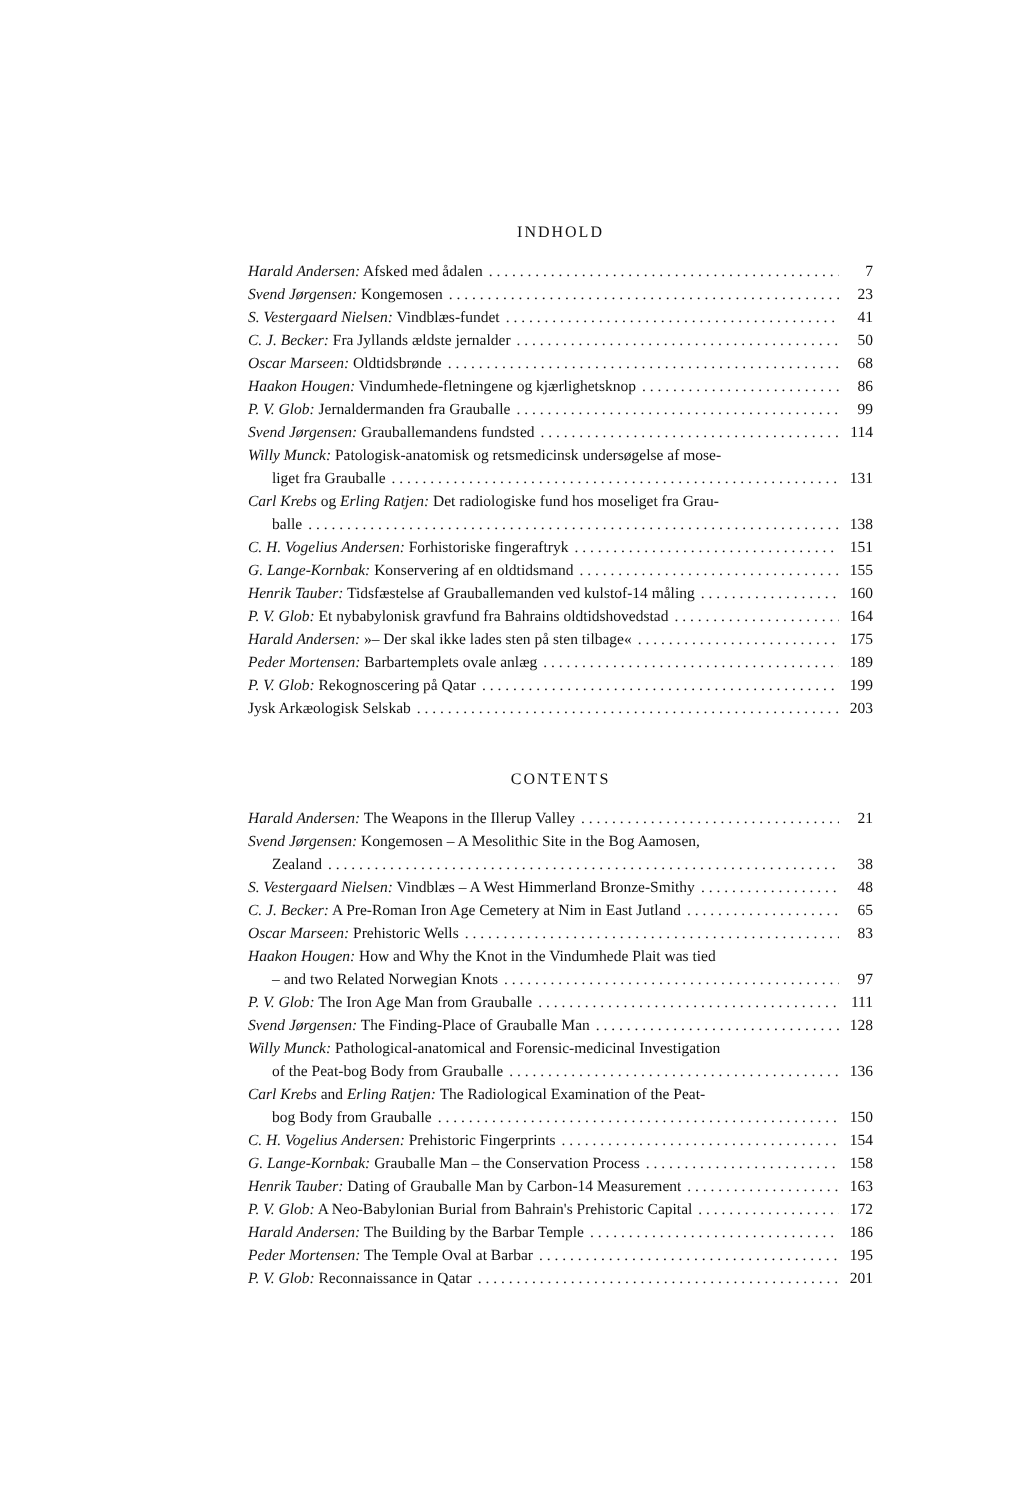INDHOLD
Harald Andersen: Afsked med ådalen 7
Svend Jørgensen: Kongemosen 23
S. Vestergaard Nielsen: Vindblæs-fundet 41
C. J. Becker: Fra Jyllands ældste jernalder 50
Oscar Marseen: Oldtidsbrønde 68
Haakon Hougen: Vindumhede-fletningene og kjærlighetsknop 86
P. V. Glob: Jernaldermanden fra Grauballe 99
Svend Jørgensen: Grauballemandens fundsted 114
Willy Munck: Patologisk-anatomisk og retsmedicinsk undersøgelse af mose-
liget fra Grauballe 131
Carl Krebs og Erling Ratjen: Det radiologiske fund hos moseliget fra Grau-
balle 138
C. H. Vogelius Andersen: Forhistoriske fingeraftryk 151
G. Lange-Kornbak: Konservering af en oldtidsmand 155
Henrik Tauber: Tidsfæstelse af Grauballemanden ved kulstof-14 måling 160
P. V. Glob: Et nybabylonisk gravfund fra Bahrains oldtidshovedstad 164
Harald Andersen: »– Der skal ikke lades sten på sten tilbage« 175
Peder Mortensen: Barbartemplets ovale anlæg 189
P. V. Glob: Rekognoscering på Qatar 199
Jysk Arkæologisk Selskab 203
CONTENTS
Harald Andersen: The Weapons in the Illerup Valley 21
Svend Jørgensen: Kongemosen – A Mesolithic Site in the Bog Aamosen,
Zealand 38
S. Vestergaard Nielsen: Vindblæs – A West Himmerland Bronze-Smithy 48
C. J. Becker: A Pre-Roman Iron Age Cemetery at Nim in East Jutland 65
Oscar Marseen: Prehistoric Wells 83
Haakon Hougen: How and Why the Knot in the Vindumhede Plait was tied
– and two Related Norwegian Knots 97
P. V. Glob: The Iron Age Man from Grauballe 111
Svend Jørgensen: The Finding-Place of Grauballe Man 128
Willy Munck: Pathological-anatomical and Forensic-medicinal Investigation
of the Peat-bog Body from Grauballe 136
Carl Krebs and Erling Ratjen: The Radiological Examination of the Peat-
bog Body from Grauballe 150
C. H. Vogelius Andersen: Prehistoric Fingerprints 154
G. Lange-Kornbak: Grauballe Man – the Conservation Process 158
Henrik Tauber: Dating of Grauballe Man by Carbon-14 Measurement 163
P. V. Glob: A Neo-Babylonian Burial from Bahrain's Prehistoric Capital 172
Harald Andersen: The Building by the Barbar Temple 186
Peder Mortensen: The Temple Oval at Barbar 195
P. V. Glob: Reconnaissance in Qatar 201